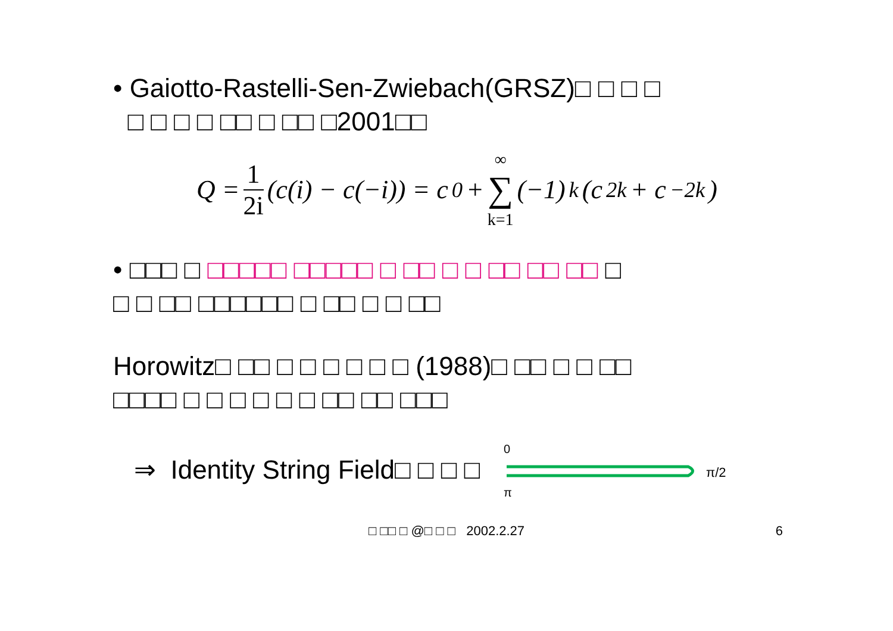• Gaiotto-Rastelli-Sen-Zwiebach(GRSZ)□ □ □ □
□ □ □ □ □□ □ □□ □2001□□
Q = 1 2i (c(i) − c(−i)) = c<sub>0</sub> + ∞ ∑ k=1 (−1)<sup>k</sup>(c<sub>2k</sub> + c<sub>−2k</sub>)
• □□□ □ □□□□□ □□□□□ □ □□ □ □ □□ □□ □□ □
□ □ □□ □□□□□□ □ □□ □ □ □□
Horowitz□ □□ □ □ □ □ □ □ (1988)□ □□ □ □ □□
□□□□ □ □ □ □ □ □ □□ □□ □□□
⇒ Identity String Field□ □ □ □
0
π
π/2
□ □□ □ @□ □ □ 2002.2.27 6